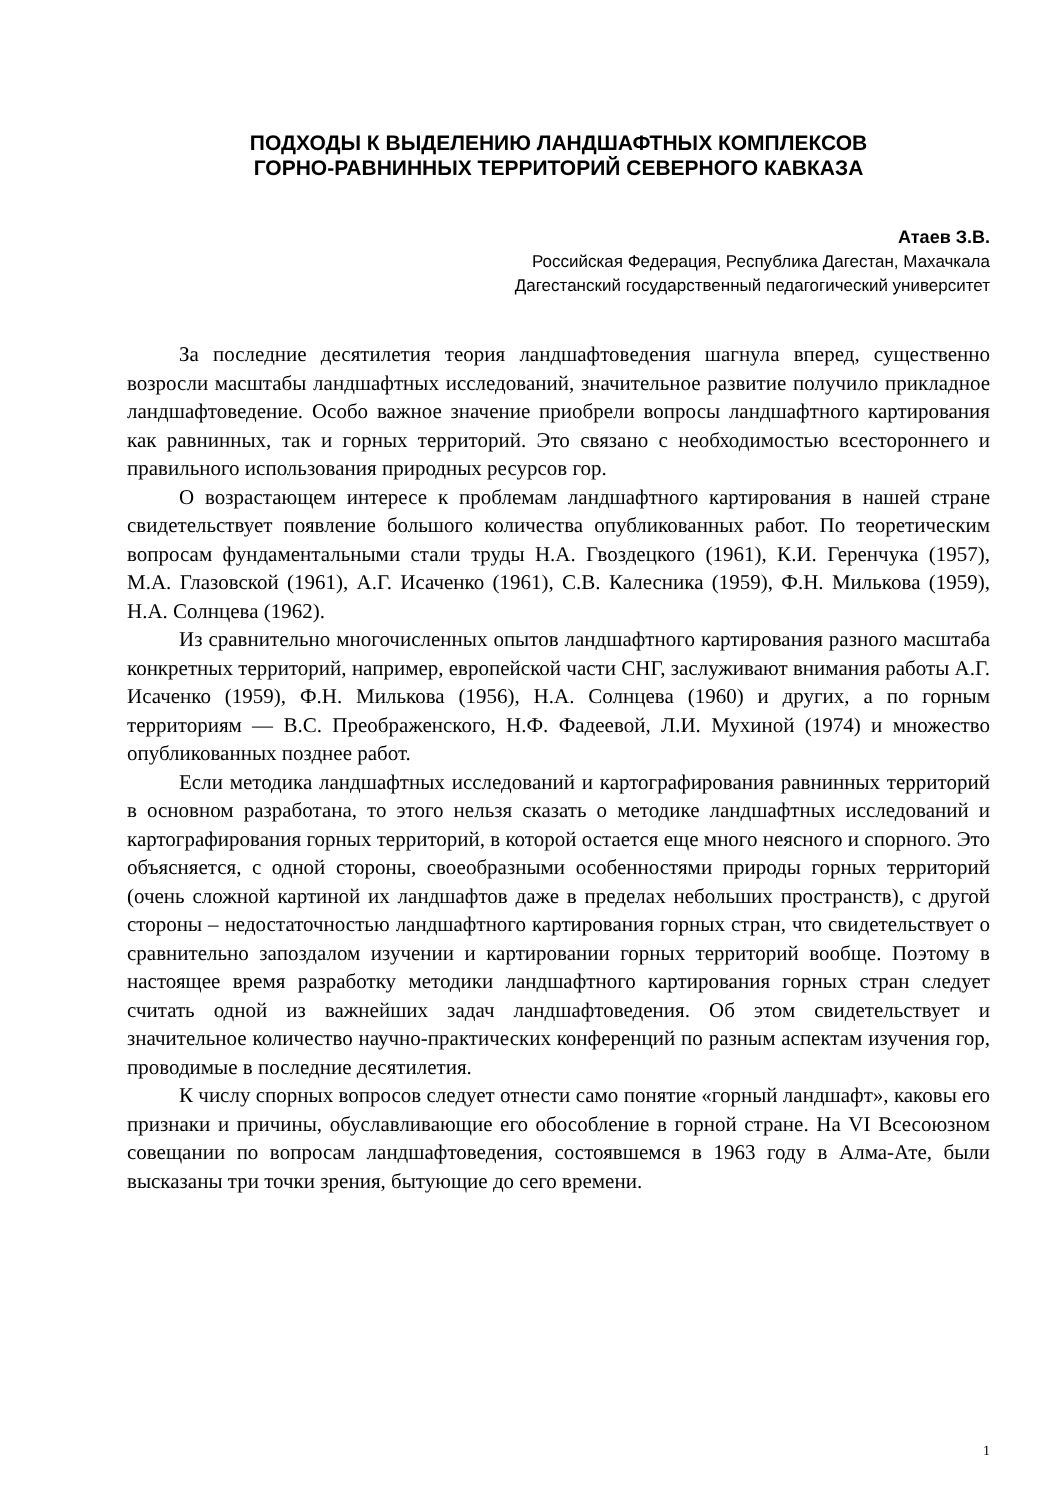ПОДХОДЫ К ВЫДЕЛЕНИЮ ЛАНДШАФТНЫХ КОМПЛЕКСОВ
ГОРНО-РАВНИННЫХ ТЕРРИТОРИЙ СЕВЕРНОГО КАВКАЗА
Атаев З.В.
Российская Федерация, Республика Дагестан, Махачкала
Дагестанский государственный педагогический университет
За последние десятилетия теория ландшафтоведения шагнула вперед, существенно возросли масштабы ландшафтных исследований, значительное развитие получило прикладное ландшафтоведение. Особо важное значение приобрели вопросы ландшафтного картирования как равнинных, так и горных территорий. Это связано с необходимостью всестороннего и правильного использования природных ресурсов гор.
О возрастающем интересе к проблемам ландшафтного картирования в нашей стране свидетельствует появление большого количества опубликованных работ. По теоретическим вопросам фундаментальными стали труды Н.А. Гвоздецкого (1961), К.И. Геренчука (1957), М.А. Глазовской (1961), А.Г. Исаченко (1961), С.В. Калесника (1959), Ф.Н. Милькова (1959), Н.А. Солнцева (1962).
Из сравнительно многочисленных опытов ландшафтного картирования разного масштаба конкретных территорий, например, европейской части СНГ, заслуживают внимания работы А.Г. Исаченко (1959), Ф.Н. Милькова (1956), Н.А. Солнцева (1960) и других, а по горным территориям — В.С. Преображенского, Н.Ф. Фадеевой, Л.И. Мухиной (1974) и множество опубликованных позднее работ.
Если методика ландшафтных исследований и картографирования равнинных территорий в основном разработана, то этого нельзя сказать о методике ландшафтных исследований и картографирования горных территорий, в которой остается еще много неясного и спорного. Это объясняется, с одной стороны, своеобразными особенностями природы горных территорий (очень сложной картиной их ландшафтов даже в пределах небольших пространств), с другой стороны – недостаточностью ландшафтного картирования горных стран, что свидетельствует о сравнительно запоздалом изучении и картировании горных территорий вообще. Поэтому в настоящее время разработку методики ландшафтного картирования горных стран следует считать одной из важнейших задач ландшафтоведения. Об этом свидетельствует и значительное количество научно-практических конференций по разным аспектам изучения гор, проводимые в последние десятилетия.
К числу спорных вопросов следует отнести само понятие «горный ландшафт», каковы его признаки и причины, обуславливающие его обособление в горной стране. На VI Всесоюзном совещании по вопросам ландшафтоведения, состоявшемся в 1963 году в Алма-Ате, были высказаны три точки зрения, бытующие до сего времени.
1